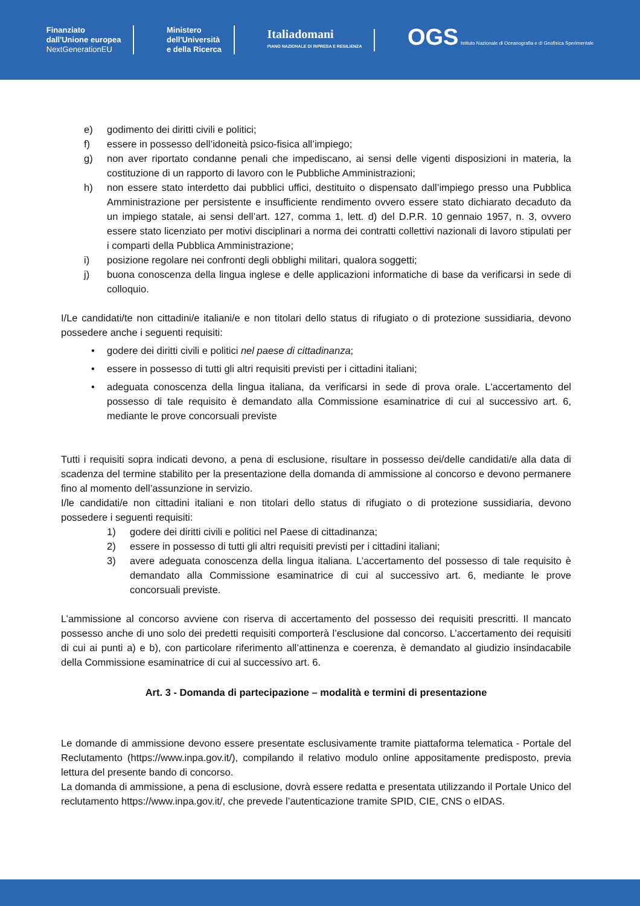Finanziato
dall'Unione europea
NextGenerationEU
Ministero
dell'Università
e della Ricerca
Italiadomani
PIANO NAZIONALE DI RIPRESA E RESILIENZA
OGS Istituto Nazionale di Oceanografia e di Geofisica Sperimentale
e) godimento dei diritti civili e politici;
f) essere in possesso dell’idoneità psico-fisica all’impiego;
g) non aver riportato condanne penali che impediscano, ai sensi delle vigenti disposizioni in materia, la costituzione di un rapporto di lavoro con le Pubbliche Amministrazioni;
h) non essere stato interdetto dai pubblici uffici, destituito o dispensato dall’impiego presso una Pubblica Amministrazione per persistente e insufficiente rendimento ovvero essere stato dichiarato decaduto da un impiego statale, ai sensi dell’art. 127, comma 1, lett. d) del D.P.R. 10 gennaio 1957, n. 3, ovvero essere stato licenziato per motivi disciplinari a norma dei contratti collettivi nazionali di lavoro stipulati per i comparti della Pubblica Amministrazione;
i) posizione regolare nei confronti degli obblighi militari, qualora soggetti;
j) buona conoscenza della lingua inglese e delle applicazioni informatiche di base da verificarsi in sede di colloquio.
I/Le candidati/te non cittadini/e italiani/e e non titolari dello status di rifugiato o di protezione sussidiaria, devono possedere anche i seguenti requisiti:
• godere dei diritti civili e politici nel paese di cittadinanza;
• essere in possesso di tutti gli altri requisiti previsti per i cittadini italiani;
• adeguata conoscenza della lingua italiana, da verificarsi in sede di prova orale. L'accertamento del possesso di tale requisito è demandato alla Commissione esaminatrice di cui al successivo art. 6, mediante le prove concorsuali previste
Tutti i requisiti sopra indicati devono, a pena di esclusione, risultare in possesso dei/delle candidati/e alla data di scadenza del termine stabilito per la presentazione della domanda di ammissione al concorso e devono permanere fino al momento dell’assunzione in servizio.
I/le candidati/e non cittadini italiani e non titolari dello status di rifugiato o di protezione sussidiaria, devono possedere i seguenti requisiti:
1) godere dei diritti civili e politici nel Paese di cittadinanza;
2) essere in possesso di tutti gli altri requisiti previsti per i cittadini italiani;
3) avere adeguata conoscenza della lingua italiana. L’accertamento del possesso di tale requisito è demandato alla Commissione esaminatrice di cui al successivo art. 6, mediante le prove concorsuali previste.
L’ammissione al concorso avviene con riserva di accertamento del possesso dei requisiti prescritti. Il mancato possesso anche di uno solo dei predetti requisiti comporterà l’esclusione dal concorso. L’accertamento dei requisiti di cui ai punti a) e b), con particolare riferimento all’attinenza e coerenza, è demandato al giudizio insindacabile della Commissione esaminatrice di cui al successivo art. 6.
Art. 3 - Domanda di partecipazione – modalità e termini di presentazione
Le domande di ammissione devono essere presentate esclusivamente tramite piattaforma telematica - Portale del Reclutamento (https://www.inpa.gov.it/), compilando il relativo modulo online appositamente predisposto, previa lettura del presente bando di concorso.
La domanda di ammissione, a pena di esclusione, dovrà essere redatta e presentata utilizzando il Portale Unico del reclutamento https://www.inpa.gov.it/, che prevede l’autenticazione tramite SPID, CIE, CNS o eIDAS.